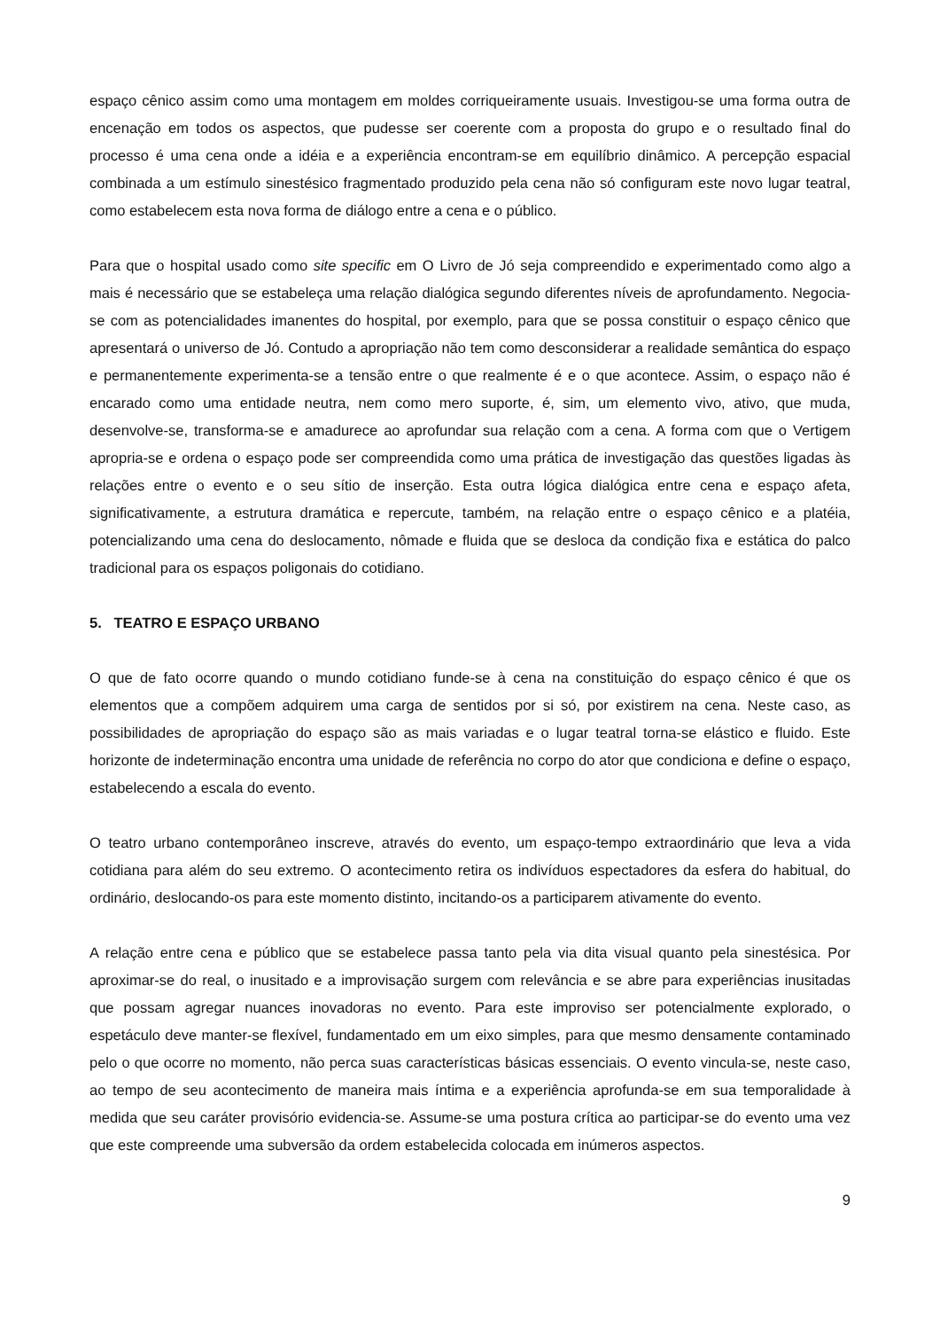espaço cênico assim como uma montagem em moldes corriqueiramente usuais. Investigou-se uma forma outra de encenação em todos os aspectos, que pudesse ser coerente com a proposta do grupo e o resultado final do processo é uma cena onde a idéia e a experiência encontram-se em equilíbrio dinâmico. A percepção espacial combinada a um estímulo sinestésico fragmentado produzido pela cena não só configuram este novo lugar teatral, como estabelecem esta nova forma de diálogo entre a cena e o público.
Para que o hospital usado como site specific em O Livro de Jó seja compreendido e experimentado como algo a mais é necessário que se estabeleça uma relação dialógica segundo diferentes níveis de aprofundamento. Negocia-se com as potencialidades imanentes do hospital, por exemplo, para que se possa constituir o espaço cênico que apresentará o universo de Jó. Contudo a apropriação não tem como desconsiderar a realidade semântica do espaço e permanentemente experimenta-se a tensão entre o que realmente é e o que acontece. Assim, o espaço não é encarado como uma entidade neutra, nem como mero suporte, é, sim, um elemento vivo, ativo, que muda, desenvolve-se, transforma-se e amadurece ao aprofundar sua relação com a cena. A forma com que o Vertigem apropria-se e ordena o espaço pode ser compreendida como uma prática de investigação das questões ligadas às relações entre o evento e o seu sítio de inserção. Esta outra lógica dialógica entre cena e espaço afeta, significativamente, a estrutura dramática e repercute, também, na relação entre o espaço cênico e a platéia, potencializando uma cena do deslocamento, nômade e fluida que se desloca da condição fixa e estática do palco tradicional para os espaços poligonais do cotidiano.
5. TEATRO E ESPAÇO URBANO
O que de fato ocorre quando o mundo cotidiano funde-se à cena na constituição do espaço cênico é que os elementos que a compõem adquirem uma carga de sentidos por si só, por existirem na cena. Neste caso, as possibilidades de apropriação do espaço são as mais variadas e o lugar teatral torna-se elástico e fluido. Este horizonte de indeterminação encontra uma unidade de referência no corpo do ator que condiciona e define o espaço, estabelecendo a escala do evento.
O teatro urbano contemporâneo inscreve, através do evento, um espaço-tempo extraordinário que leva a vida cotidiana para além do seu extremo. O acontecimento retira os indivíduos espectadores da esfera do habitual, do ordinário, deslocando-os para este momento distinto, incitando-os a participarem ativamente do evento.
A relação entre cena e público que se estabelece passa tanto pela via dita visual quanto pela sinestésica. Por aproximar-se do real, o inusitado e a improvisação surgem com relevância e se abre para experiências inusitadas que possam agregar nuances inovadoras no evento. Para este improviso ser potencialmente explorado, o espetáculo deve manter-se flexível, fundamentado em um eixo simples, para que mesmo densamente contaminado pelo o que ocorre no momento, não perca suas características básicas essenciais. O evento vincula-se, neste caso, ao tempo de seu acontecimento de maneira mais íntima e a experiência aprofunda-se em sua temporalidade à medida que seu caráter provisório evidencia-se. Assume-se uma postura crítica ao participar-se do evento uma vez que este compreende uma subversão da ordem estabelecida colocada em inúmeros aspectos.
9